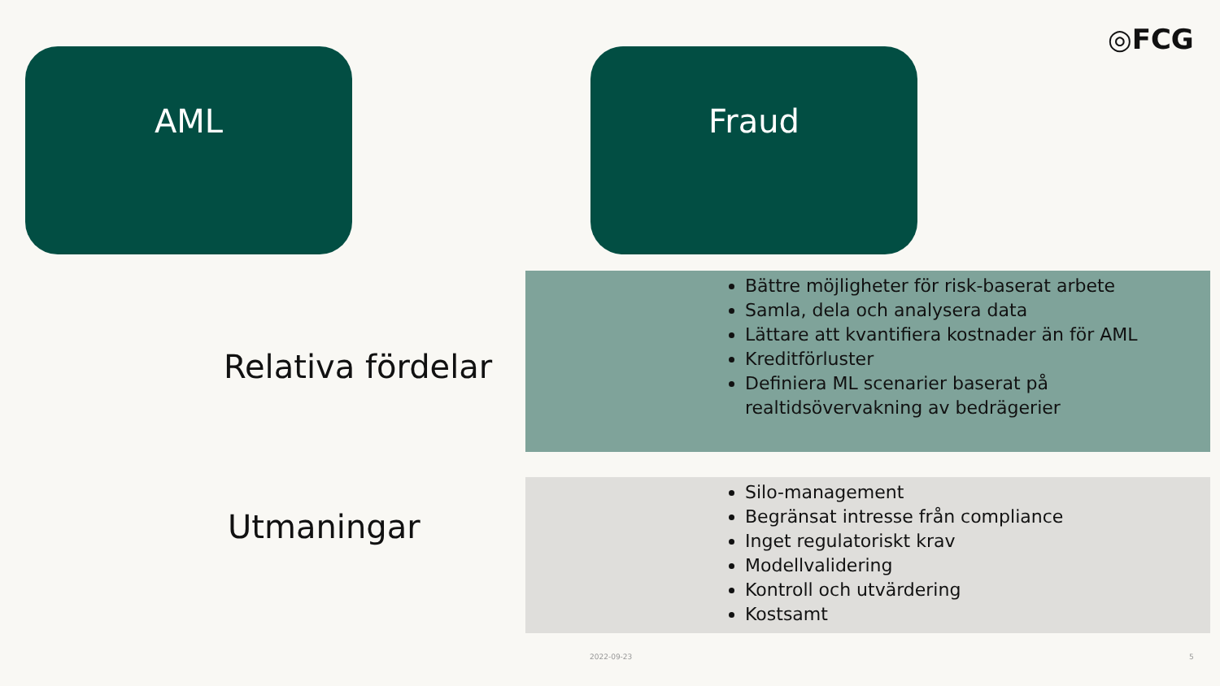◎FCG
AML Fraud
Relativa fördelar
Bättre möjligheter för risk-baserat arbete
Samla, dela och analysera data
Lättare att kvantifiera kostnader än för AML
Kreditförluster
Definiera ML scenarier baserat på realtidsövervakning av bedrägerier
Utmaningar
Silo-management
Begränsat intresse från compliance
Inget regulatoriskt krav
Modellvalidering
Kontroll och utvärdering
Kostsamt
2022-09-23 5